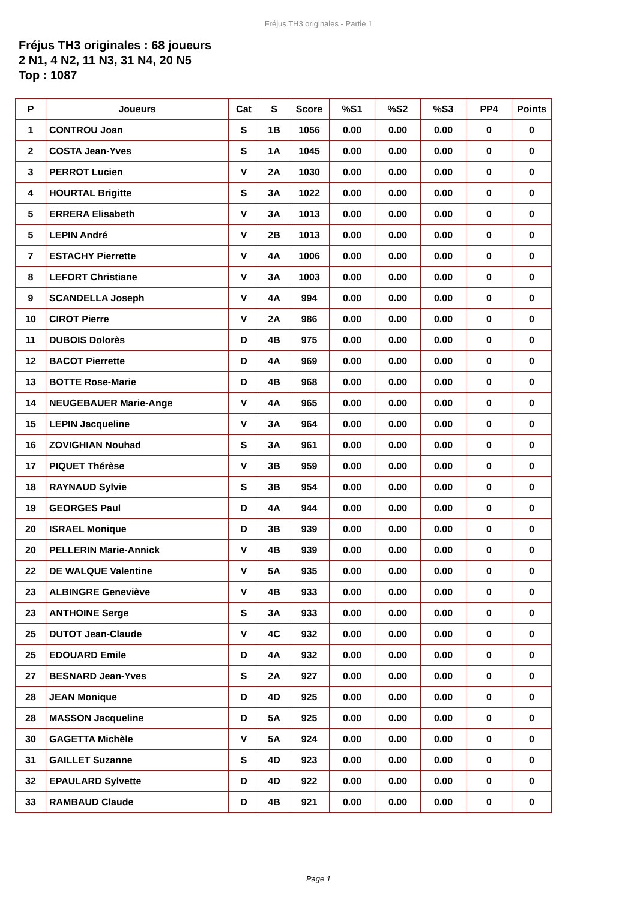Fréjus TH3 originales - Partie 1
Fréjus TH3 originales : 68 joueurs
2 N1, 4 N2, 11 N3, 31 N4, 20 N5
Top : 1087
| P | Joueurs | Cat | S | Score | %S1 | %S2 | %S3 | PP4 | Points |
| --- | --- | --- | --- | --- | --- | --- | --- | --- | --- |
| 1 | CONTROU Joan | S | 1B | 1056 | 0.00 | 0.00 | 0.00 | 0 | 0 |
| 2 | COSTA Jean-Yves | S | 1A | 1045 | 0.00 | 0.00 | 0.00 | 0 | 0 |
| 3 | PERROT Lucien | V | 2A | 1030 | 0.00 | 0.00 | 0.00 | 0 | 0 |
| 4 | HOURTAL Brigitte | S | 3A | 1022 | 0.00 | 0.00 | 0.00 | 0 | 0 |
| 5 | ERRERA Elisabeth | V | 3A | 1013 | 0.00 | 0.00 | 0.00 | 0 | 0 |
| 5 | LEPIN André | V | 2B | 1013 | 0.00 | 0.00 | 0.00 | 0 | 0 |
| 7 | ESTACHY Pierrette | V | 4A | 1006 | 0.00 | 0.00 | 0.00 | 0 | 0 |
| 8 | LEFORT Christiane | V | 3A | 1003 | 0.00 | 0.00 | 0.00 | 0 | 0 |
| 9 | SCANDELLA Joseph | V | 4A | 994 | 0.00 | 0.00 | 0.00 | 0 | 0 |
| 10 | CIROT Pierre | V | 2A | 986 | 0.00 | 0.00 | 0.00 | 0 | 0 |
| 11 | DUBOIS Dolorès | D | 4B | 975 | 0.00 | 0.00 | 0.00 | 0 | 0 |
| 12 | BACOT Pierrette | D | 4A | 969 | 0.00 | 0.00 | 0.00 | 0 | 0 |
| 13 | BOTTE Rose-Marie | D | 4B | 968 | 0.00 | 0.00 | 0.00 | 0 | 0 |
| 14 | NEUGEBAUER Marie-Ange | V | 4A | 965 | 0.00 | 0.00 | 0.00 | 0 | 0 |
| 15 | LEPIN Jacqueline | V | 3A | 964 | 0.00 | 0.00 | 0.00 | 0 | 0 |
| 16 | ZOVIGHIAN Nouhad | S | 3A | 961 | 0.00 | 0.00 | 0.00 | 0 | 0 |
| 17 | PIQUET Thérèse | V | 3B | 959 | 0.00 | 0.00 | 0.00 | 0 | 0 |
| 18 | RAYNAUD Sylvie | S | 3B | 954 | 0.00 | 0.00 | 0.00 | 0 | 0 |
| 19 | GEORGES Paul | D | 4A | 944 | 0.00 | 0.00 | 0.00 | 0 | 0 |
| 20 | ISRAEL Monique | D | 3B | 939 | 0.00 | 0.00 | 0.00 | 0 | 0 |
| 20 | PELLERIN Marie-Annick | V | 4B | 939 | 0.00 | 0.00 | 0.00 | 0 | 0 |
| 22 | DE WALQUE Valentine | V | 5A | 935 | 0.00 | 0.00 | 0.00 | 0 | 0 |
| 23 | ALBINGRE Geneviève | V | 4B | 933 | 0.00 | 0.00 | 0.00 | 0 | 0 |
| 23 | ANTHOINE Serge | S | 3A | 933 | 0.00 | 0.00 | 0.00 | 0 | 0 |
| 25 | DUTOT Jean-Claude | V | 4C | 932 | 0.00 | 0.00 | 0.00 | 0 | 0 |
| 25 | EDOUARD Emile | D | 4A | 932 | 0.00 | 0.00 | 0.00 | 0 | 0 |
| 27 | BESNARD Jean-Yves | S | 2A | 927 | 0.00 | 0.00 | 0.00 | 0 | 0 |
| 28 | JEAN Monique | D | 4D | 925 | 0.00 | 0.00 | 0.00 | 0 | 0 |
| 28 | MASSON Jacqueline | D | 5A | 925 | 0.00 | 0.00 | 0.00 | 0 | 0 |
| 30 | GAGETTA Michèle | V | 5A | 924 | 0.00 | 0.00 | 0.00 | 0 | 0 |
| 31 | GAILLET Suzanne | S | 4D | 923 | 0.00 | 0.00 | 0.00 | 0 | 0 |
| 32 | EPAULARD Sylvette | D | 4D | 922 | 0.00 | 0.00 | 0.00 | 0 | 0 |
| 33 | RAMBAUD Claude | D | 4B | 921 | 0.00 | 0.00 | 0.00 | 0 | 0 |
Page 1